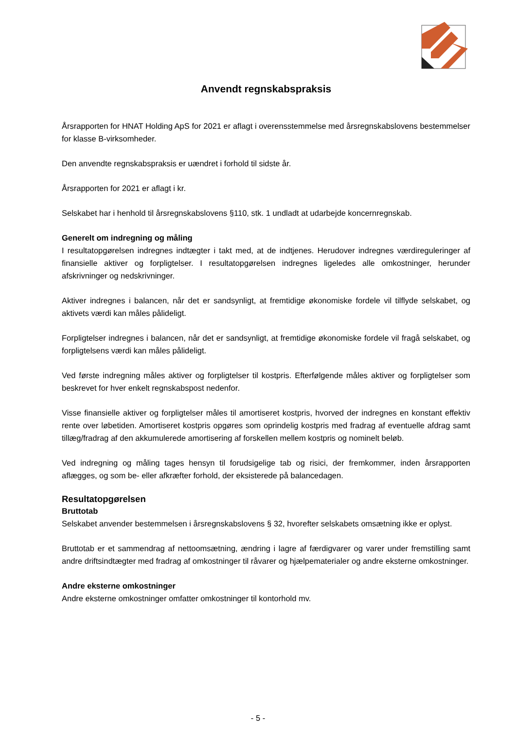Anvendt regnskabspraksis
Årsrapporten for HNAT Holding ApS for 2021 er aflagt i overensstemmelse med årsregnskabslovens bestemmelser for klasse B-virksomheder.
Den anvendte regnskabspraksis er uændret i forhold til sidste år.
Årsrapporten for 2021 er aflagt i kr.
Selskabet har i henhold til årsregnskabslovens §110, stk. 1 undladt at udarbejde koncernregnskab.
Generelt om indregning og måling
I resultatopgørelsen indregnes indtægter i takt med, at de indtjenes. Herudover indregnes værdireguleringer af finansielle aktiver og forpligtelser. I resultatopgørelsen indregnes ligeledes alle omkostninger, herunder afskrivninger og nedskrivninger.
Aktiver indregnes i balancen, når det er sandsynligt, at fremtidige økonomiske fordele vil tilflyde selskabet, og aktivets værdi kan måles pålideligt.
Forpligtelser indregnes i balancen, når det er sandsynligt, at fremtidige økonomiske fordele vil fragå selskabet, og forpligtelsens værdi kan måles pålideligt.
Ved første indregning måles aktiver og forpligtelser til kostpris. Efterfølgende måles aktiver og forpligtelser som beskrevet for hver enkelt regnskabspost nedenfor.
Visse finansielle aktiver og forpligtelser måles til amortiseret kostpris, hvorved der indregnes en konstant effektiv rente over løbetiden. Amortiseret kostpris opgøres som oprindelig kostpris med fradrag af eventuelle afdrag samt tillæg/fradrag af den akkumulerede amortisering af forskellen mellem kostpris og nominelt beløb.
Ved indregning og måling tages hensyn til forudsigelige tab og risici, der fremkommer, inden årsrapporten aflægges, og som be- eller afkræfter forhold, der eksisterede på balancedagen.
Resultatopgørelsen
Bruttotab
Selskabet anvender bestemmelsen i årsregnskabslovens § 32, hvorefter selskabets omsætning ikke er oplyst.
Bruttotab er et sammendrag af nettoomsætning, ændring i lagre af færdigvarer og varer under fremstilling samt andre driftsindtægter med fradrag af omkostninger til råvarer og hjælpematerialer og andre eksterne omkostninger.
Andre eksterne omkostninger
Andre eksterne omkostninger omfatter omkostninger til kontorhold mv.
- 5 -